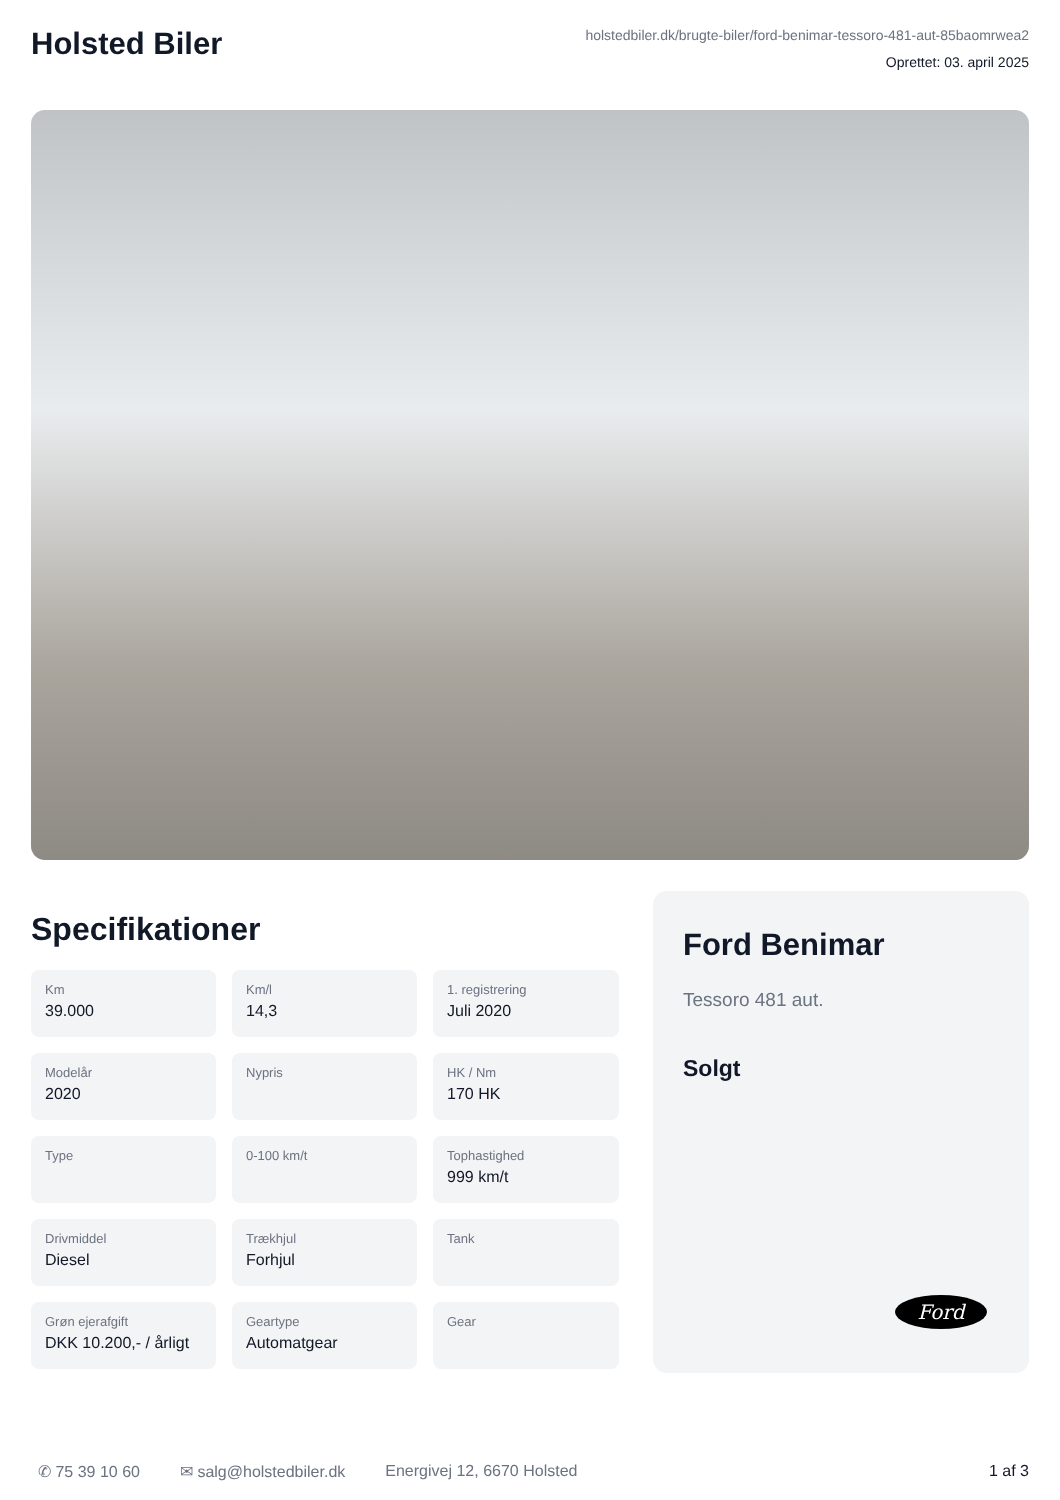Holsted Biler
holstedbiler.dk/brugte-biler/ford-benimar-tessoro-481-aut-85baomrwea2
Oprettet: 03. april 2025
Specifikationer
Km
39.000
Km/l
14,3
1. registrering
Juli 2020
Modelår
2020
Nypris
HK / Nm
170 HK
Type
0-100 km/t
Tophastighed
999 km/t
Drivmiddel
Diesel
Trækhjul
Forhjul
Tank
Grøn ejerafgift
DKK 10.200,- / årligt
Geartype
Automatgear
Gear
Ford Benimar
Tessoro 481 aut.
Solgt
Ford
✆ 75 39 10 60 ✉ salg@holstedbiler.dk Energivej 12, 6670 Holsted 1 af 3